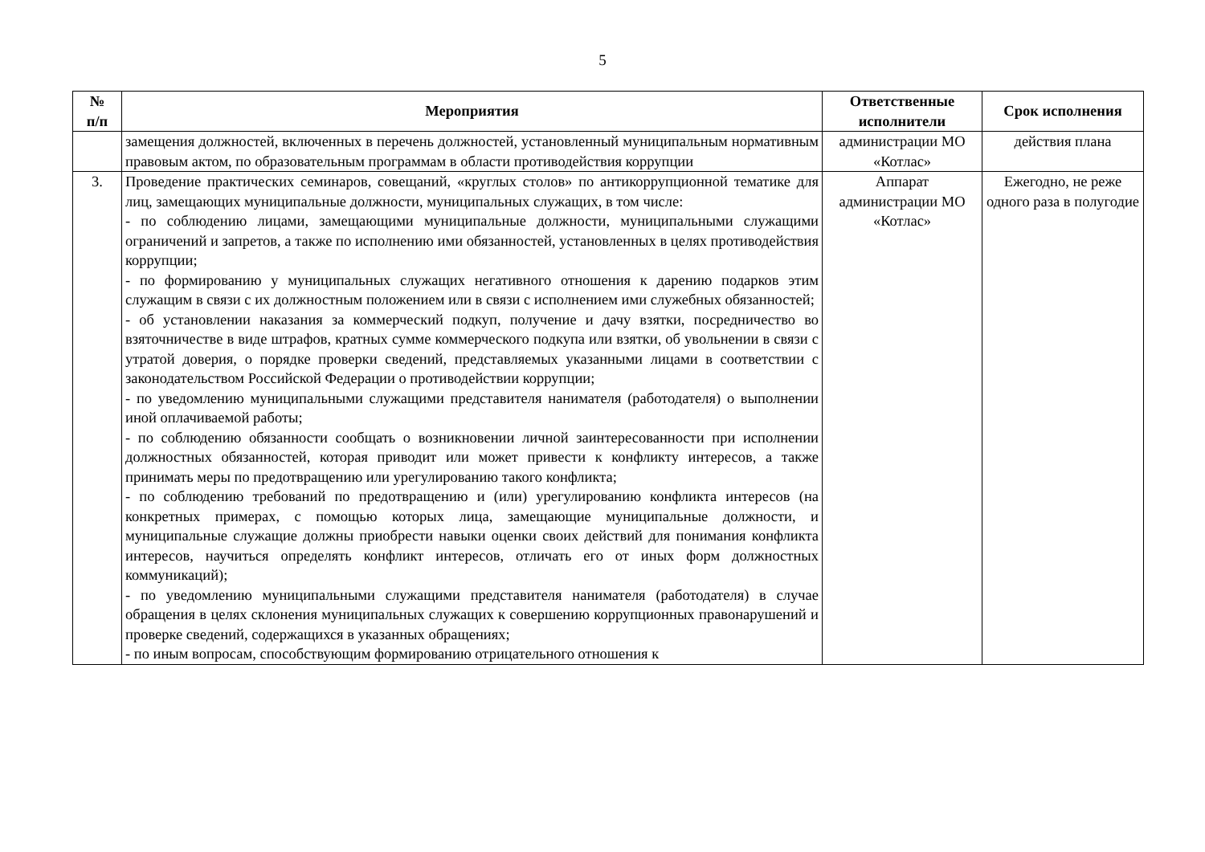5
| № п/п | Мероприятия | Ответственные исполнители | Срок исполнения |
| --- | --- | --- | --- |
| | замещения должностей, включенных в перечень должностей, установленный муниципальным нормативным правовым актом, по образовательным программам в области противодействия коррупции | администрации МО «Котлас» | действия плана |
| 3. | Проведение практических семинаров, совещаний, «круглых столов» по антикоррупционной тематике для лиц, замещающих муниципальные должности, муниципальных служащих, в том числе: - по соблюдению лицами, замещающими муниципальные должности, муниципальными служащими ограничений и запретов, а также по исполнению ими обязанностей, установленных в целях противодействия коррупции; - по формированию у муниципальных служащих негативного отношения к дарению подарков этим служащим в связи с их должностным положением или в связи с исполнением ими служебных обязанностей; - об установлении наказания за коммерческий подкуп, получение и дачу взятки, посредничество во взяточничестве в виде штрафов, кратных сумме коммерческого подкупа или взятки, об увольнении в связи с утратой доверия, о порядке проверки сведений, представляемых указанными лицами в соответствии с законодательством Российской Федерации о противодействии коррупции; - по уведомлению муниципальными служащими представителя нанимателя (работодателя) о выполнении иной оплачиваемой работы; - по соблюдению обязанности сообщать о возникновении личной заинтересованности при исполнении должностных обязанностей, которая приводит или может привести к конфликту интересов, а также принимать меры по предотвращению или урегулированию такого конфликта; - по соблюдению требований по предотвращению и (или) урегулированию конфликта интересов (на конкретных примерах, с помощью которых лица, замещающие муниципальные должности, и муниципальные служащие должны приобрести навыки оценки своих действий для понимания конфликта интересов, научиться определять конфликт интересов, отличать его от иных форм должностных коммуникаций); - по уведомлению муниципальными служащими представителя нанимателя (работодателя) в случае обращения в целях склонения муниципальных служащих к совершению коррупционных правонарушений и проверке сведений, содержащихся в указанных обращениях; - по иным вопросам, способствующим формированию отрицательного отношения к | Аппарат администрации МО «Котлас» | Ежегодно, не реже одного раза в полугодие |